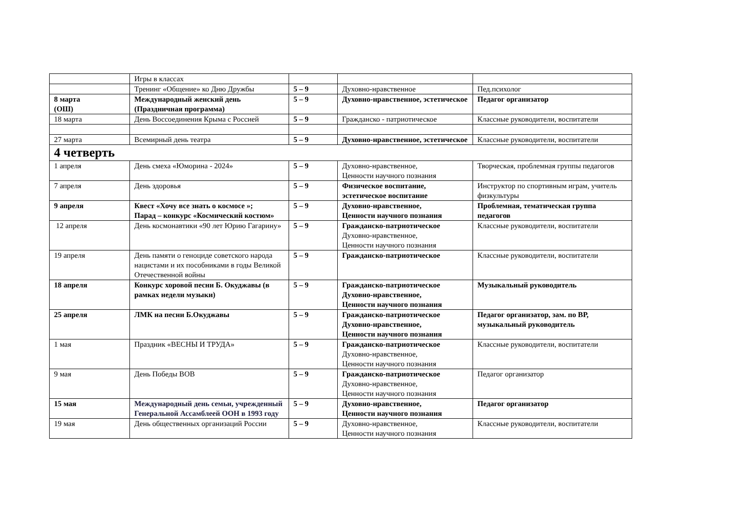| | Игры в классах | | | |
| | Тренинг «Общение» ко Дню Дружбы | 5 – 9 | Духовно-нравственное | Пед.психолог |
| 8 марта (ОШ) | Международный женский день (Праздничная программа) | 5 – 9 | Духовно-нравственное, эстетическое | Педагог организатор |
| 18 марта | День Воссоединения Крыма с Россией | 5 – 9 | Гражданско - патриотическое | Классные руководители, воспитатели |
| 27 марта | Всемирный день театра | 5 – 9 | Духовно-нравственное, эстетическое | Классные руководители, воспитатели |
| 4 четверть | | | | |
| 1 апреля | День смеха «Юморина - 2024» | 5 – 9 | Духовно-нравственное, Ценности научного познания | Творческая, проблемная группы педагогов |
| 7 апреля | День здоровья | 5 – 9 | Физическое воспитание, эстетическое воспитание | Инструктор по спортивным играм, учитель физкультуры |
| 9 апреля | Квест «Хочу все знать о космосе »; Парад – конкурс «Космический костюм» | 5 – 9 | Духовно-нравственное, Ценности научного познания | Проблемная, тематическая группа педагогов |
| 12 апреля | День космонавтики «90 лет Юрию Гагарину» | 5 – 9 | Гражданско-патриотическое Духовно-нравственное, Ценности научного познания | Классные руководители, воспитатели |
| 19 апреля | День памяти о геноциде советского народа нацистами и их пособниками в годы Великой Отечественной войны | 5 – 9 | Гражданско-патриотическое | Классные руководители, воспитатели |
| 18 апреля | Конкурс хоровой песни Б. Окуджавы (в рамках недели музыки) | 5 – 9 | Гражданско-патриотическое Духовно-нравственное, Ценности научного познания | Музыкальный руководитель |
| 25 апреля | ЛМК на песни Б.Окуджавы | 5 – 9 | Гражданско-патриотическое Духовно-нравственное, Ценности научного познания | Педагог организатор, зам. по ВР, музыкальный руководитель |
| 1 мая | Праздник «ВЕСНЫ И ТРУДА» | 5 – 9 | Гражданско-патриотическое Духовно-нравственное, Ценности научного познания | Классные руководители, воспитатели |
| 9 мая | День Победы ВОВ | 5 – 9 | Гражданско-патриотическое Духовно-нравственное, Ценности научного познания | Педагог организатор |
| 15 мая | Международный день семьи, учрежденный Генеральной Ассамблеей ООН в 1993 году | 5 – 9 | Духовно-нравственное, Ценности научного познания | Педагог организатор |
| 19 мая | День общественных организаций России | 5 – 9 | Духовно-нравственное, Ценности научного познания | Классные руководители, воспитатели |